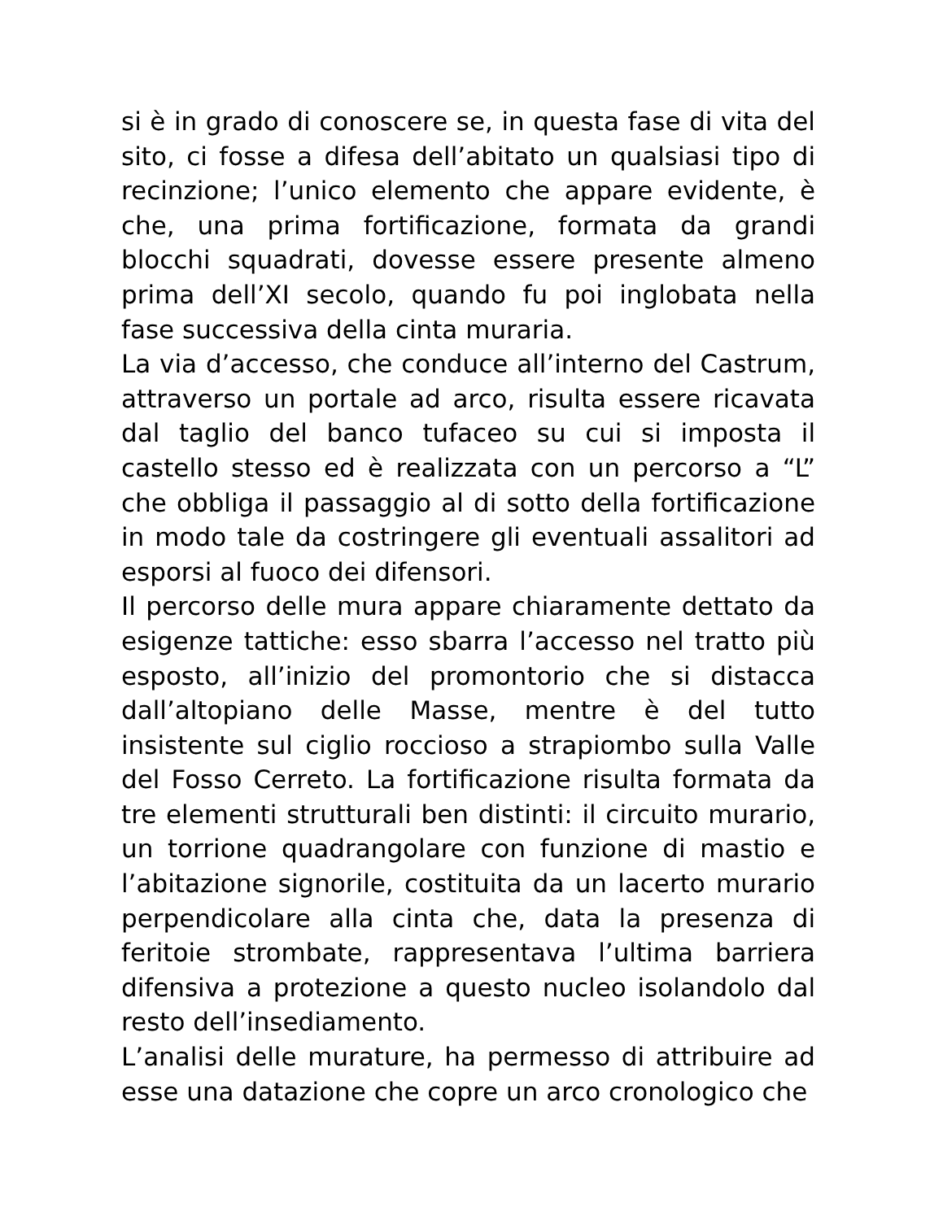si è in grado di conoscere se, in questa fase di vita del sito, ci fosse a difesa dell’abitato un qualsiasi tipo di recinzione; l’unico elemento che appare evidente, è che, una prima fortificazione, formata da grandi blocchi squadrati, dovesse essere presente almeno prima dell’XI secolo, quando fu poi inglobata nella fase successiva della cinta muraria.
La via d’accesso, che conduce all’interno del Castrum, attraverso un portale ad arco, risulta essere ricavata dal taglio del banco tufaceo su cui si imposta il castello stesso ed è realizzata con un percorso a “L” che obbliga il passaggio al di sotto della fortificazione in modo tale da costringere gli eventuali assalitori ad esporsi al fuoco dei difensori.
Il percorso delle mura appare chiaramente dettato da esigenze tattiche: esso sbarra l’accesso nel tratto più esposto, all’inizio del promontorio che si distacca dall’altopiano delle Masse, mentre è del tutto insistente sul ciglio roccioso a strapiombo sulla Valle del Fosso Cerreto. La fortificazione risulta formata da tre elementi strutturali ben distinti: il circuito murario, un torrione quadrangolare con funzione di mastio e l’abitazione signorile, costituita da un lacerto murario perpendicolare alla cinta che, data la presenza di feritoie strombate, rappresentava l’ultima barriera difensiva a protezione a questo nucleo isolandolo dal resto dell’insediamento.
L’analisi delle murature, ha permesso di attribuire ad esse una datazione che copre un arco cronologico che